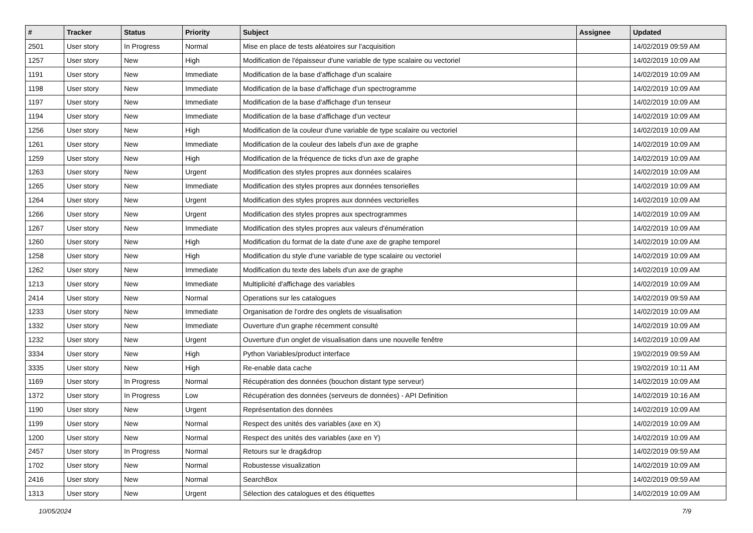| # | Tracker | Status | Priority | Subject | Assignee | Updated |
| --- | --- | --- | --- | --- | --- | --- |
| 2501 | User story | In Progress | Normal | Mise en place de tests aléatoires sur l'acquisition | | 14/02/2019 09:59 AM |
| 1257 | User story | New | High | Modification de l'épaisseur d'une variable de type scalaire ou vectoriel | | 14/02/2019 10:09 AM |
| 1191 | User story | New | Immediate | Modification de la base d'affichage d'un scalaire | | 14/02/2019 10:09 AM |
| 1198 | User story | New | Immediate | Modification de la base d'affichage d'un spectrogramme | | 14/02/2019 10:09 AM |
| 1197 | User story | New | Immediate | Modification de la base d'affichage d'un tenseur | | 14/02/2019 10:09 AM |
| 1194 | User story | New | Immediate | Modification de la base d'affichage d'un vecteur | | 14/02/2019 10:09 AM |
| 1256 | User story | New | High | Modification de la couleur d'une variable de type scalaire ou vectoriel | | 14/02/2019 10:09 AM |
| 1261 | User story | New | Immediate | Modification de la couleur des labels d'un axe de graphe | | 14/02/2019 10:09 AM |
| 1259 | User story | New | High | Modification de la fréquence de ticks d'un axe de graphe | | 14/02/2019 10:09 AM |
| 1263 | User story | New | Urgent | Modification des styles propres aux données scalaires | | 14/02/2019 10:09 AM |
| 1265 | User story | New | Immediate | Modification des styles propres aux données tensorielles | | 14/02/2019 10:09 AM |
| 1264 | User story | New | Urgent | Modification des styles propres aux données vectorielles | | 14/02/2019 10:09 AM |
| 1266 | User story | New | Urgent | Modification des styles propres aux spectrogrammes | | 14/02/2019 10:09 AM |
| 1267 | User story | New | Immediate | Modification des styles propres aux valeurs d'énumération | | 14/02/2019 10:09 AM |
| 1260 | User story | New | High | Modification du format de la date d'une axe de graphe temporel | | 14/02/2019 10:09 AM |
| 1258 | User story | New | High | Modification du style d'une variable de type scalaire ou vectoriel | | 14/02/2019 10:09 AM |
| 1262 | User story | New | Immediate | Modification du texte des labels d'un axe de graphe | | 14/02/2019 10:09 AM |
| 1213 | User story | New | Immediate | Multiplicité d'affichage des variables | | 14/02/2019 10:09 AM |
| 2414 | User story | New | Normal | Operations sur les catalogues | | 14/02/2019 09:59 AM |
| 1233 | User story | New | Immediate | Organisation de l'ordre des onglets de visualisation | | 14/02/2019 10:09 AM |
| 1332 | User story | New | Immediate | Ouverture d'un graphe récemment consulté | | 14/02/2019 10:09 AM |
| 1232 | User story | New | Urgent | Ouverture d'un onglet de visualisation dans une nouvelle fenêtre | | 14/02/2019 10:09 AM |
| 3334 | User story | New | High | Python Variables/product interface | | 19/02/2019 09:59 AM |
| 3335 | User story | New | High | Re-enable data cache | | 19/02/2019 10:11 AM |
| 1169 | User story | In Progress | Normal | Récupération des données (bouchon distant type serveur) | | 14/02/2019 10:09 AM |
| 1372 | User story | In Progress | Low | Récupération des données (serveurs de données) - API Definition | | 14/02/2019 10:16 AM |
| 1190 | User story | New | Urgent | Représentation des données | | 14/02/2019 10:09 AM |
| 1199 | User story | New | Normal | Respect des unités des variables (axe en X) | | 14/02/2019 10:09 AM |
| 1200 | User story | New | Normal | Respect des unités des variables (axe en Y) | | 14/02/2019 10:09 AM |
| 2457 | User story | In Progress | Normal | Retours sur le drag&drop | | 14/02/2019 09:59 AM |
| 1702 | User story | New | Normal | Robustesse visualization | | 14/02/2019 10:09 AM |
| 2416 | User story | New | Normal | SearchBox | | 14/02/2019 09:59 AM |
| 1313 | User story | New | Urgent | Sélection des catalogues et des étiquettes | | 14/02/2019 10:09 AM |
10/05/2024 7/9